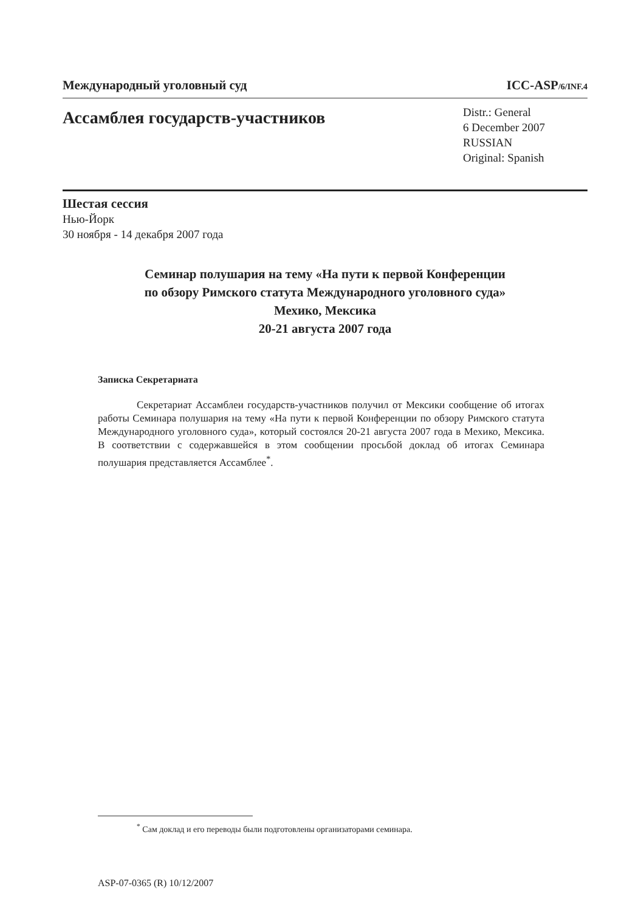Международный уголовный суд ICC-ASP/6/INF.4
Ассамблея государств-участников
Distr.: General
6 December 2007
RUSSIAN
Original: Spanish
Шестая сессия
Нью-Йорк
30 ноября - 14 декабря 2007 года
Семинар полушария на тему «На пути к первой Конференции
по обзору Римского статута Международного уголовного суда»
Мехико, Мексика
20-21 августа 2007 года
Записка Секретариата
Секретариат Ассамблеи государств-участников получил от Мексики сообщение об итогах работы Семинара полушария на тему «На пути к первой Конференции по обзору Римского статута Международного уголовного суда», который состоялся 20-21 августа 2007 года в Мехико, Мексика. В соответствии с содержавшейся в этом сообщении просьбой доклад об итогах Семинара полушария представляется Ассамблее<sup>*</sup>.
<sup>*</sup> Сам доклад и его переводы были подготовлены организаторами семинара.
ASP-07-0365 (R) 10/12/2007